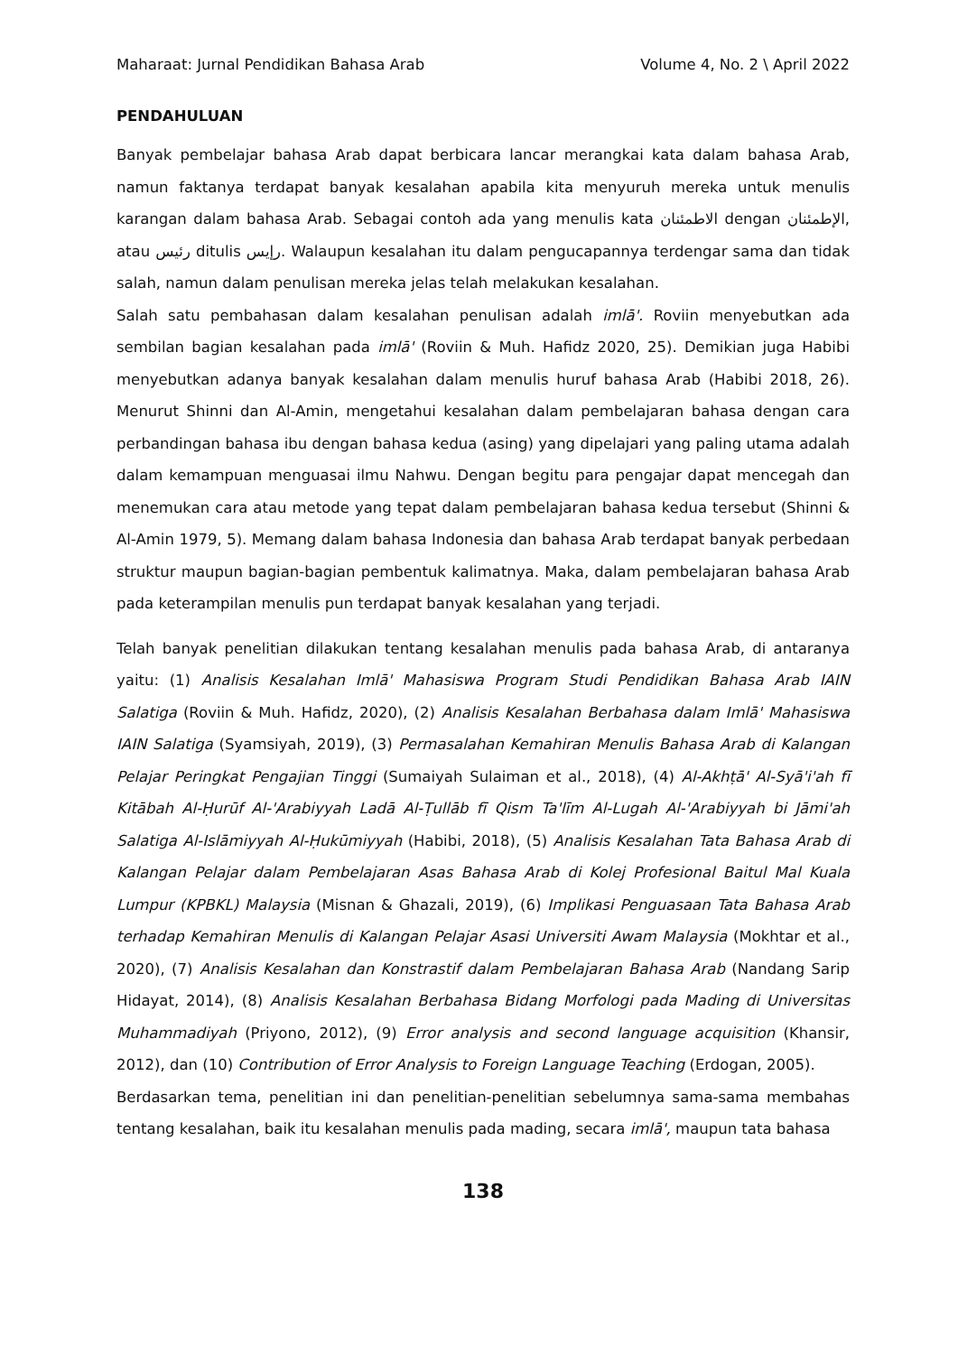Maharaat: Jurnal Pendidikan Bahasa Arab Volume 4, No. 2 \ April 2022
PENDAHULUAN
Banyak pembelajar bahasa Arab dapat berbicara lancar merangkai kata dalam bahasa Arab, namun faktanya terdapat banyak kesalahan apabila kita menyuruh mereka untuk menulis karangan dalam bahasa Arab. Sebagai contoh ada yang menulis kata الاطمئنان dengan الإطمئنان, atau رئيس ditulis رإيس. Walaupun kesalahan itu dalam pengucapannya terdengar sama dan tidak salah, namun dalam penulisan mereka jelas telah melakukan kesalahan.
Salah satu pembahasan dalam kesalahan penulisan adalah imlā'. Roviin menyebutkan ada sembilan bagian kesalahan pada imlā' (Roviin & Muh. Hafidz 2020, 25). Demikian juga Habibi menyebutkan adanya banyak kesalahan dalam menulis huruf bahasa Arab (Habibi 2018, 26). Menurut Shinni dan Al-Amin, mengetahui kesalahan dalam pembelajaran bahasa dengan cara perbandingan bahasa ibu dengan bahasa kedua (asing) yang dipelajari yang paling utama adalah dalam kemampuan menguasai ilmu Nahwu. Dengan begitu para pengajar dapat mencegah dan menemukan cara atau metode yang tepat dalam pembelajaran bahasa kedua tersebut (Shinni & Al-Amin 1979, 5). Memang dalam bahasa Indonesia dan bahasa Arab terdapat banyak perbedaan struktur maupun bagian-bagian pembentuk kalimatnya. Maka, dalam pembelajaran bahasa Arab pada keterampilan menulis pun terdapat banyak kesalahan yang terjadi.
Telah banyak penelitian dilakukan tentang kesalahan menulis pada bahasa Arab, di antaranya yaitu: (1) Analisis Kesalahan Imlā' Mahasiswa Program Studi Pendidikan Bahasa Arab IAIN Salatiga (Roviin & Muh. Hafidz, 2020), (2) Analisis Kesalahan Berbahasa dalam Imlā' Mahasiswa IAIN Salatiga (Syamsiyah, 2019), (3) Permasalahan Kemahiran Menulis Bahasa Arab di Kalangan Pelajar Peringkat Pengajian Tinggi (Sumaiyah Sulaiman et al., 2018), (4) Al-Akhṭā' Al-Syā'i'ah fī Kitābah Al-Ḥurūf Al-'Arabiyyah Ladā Al-Ṭullāb fī Qism Ta'līm Al-Lugah Al-'Arabiyyah bi Jāmi'ah Salatiga Al-Islāmiyyah Al-Ḥukūmiyyah (Habibi, 2018), (5) Analisis Kesalahan Tata Bahasa Arab di Kalangan Pelajar dalam Pembelajaran Asas Bahasa Arab di Kolej Profesional Baitul Mal Kuala Lumpur (KPBKL) Malaysia (Misnan & Ghazali, 2019), (6) Implikasi Penguasaan Tata Bahasa Arab terhadap Kemahiran Menulis di Kalangan Pelajar Asasi Universiti Awam Malaysia (Mokhtar et al., 2020), (7) Analisis Kesalahan dan Konstrastif dalam Pembelajaran Bahasa Arab (Nandang Sarip Hidayat, 2014), (8) Analisis Kesalahan Berbahasa Bidang Morfologi pada Mading di Universitas Muhammadiyah (Priyono, 2012), (9) Error analysis and second language acquisition (Khansir, 2012), dan (10) Contribution of Error Analysis to Foreign Language Teaching (Erdogan, 2005).
Berdasarkan tema, penelitian ini dan penelitian-penelitian sebelumnya sama-sama membahas tentang kesalahan, baik itu kesalahan menulis pada mading, secara imlā', maupun tata bahasa
138